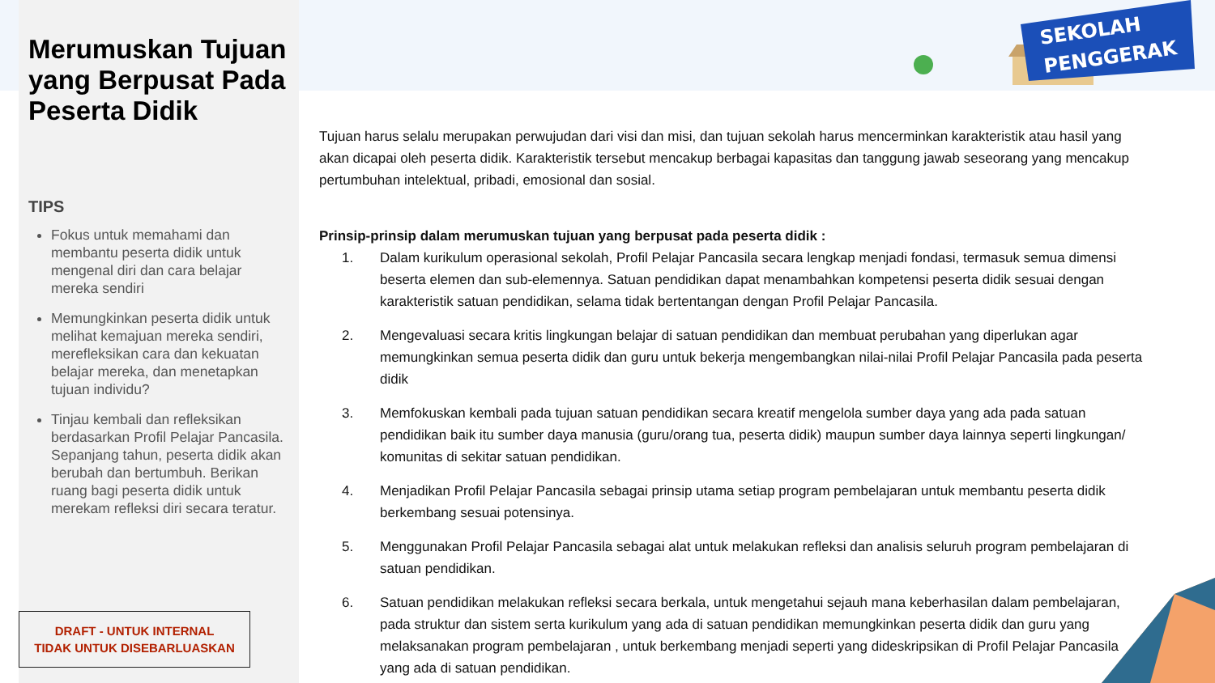Merumuskan Tujuan yang Berpusat Pada Peserta Didik
TIPS
Fokus untuk memahami dan membantu peserta didik untuk mengenal diri dan cara belajar mereka sendiri
Memungkinkan peserta didik untuk melihat kemajuan mereka sendiri, merefleksikan cara dan kekuatan belajar mereka, dan menetapkan tujuan individu?
Tinjau kembali dan refleksikan berdasarkan Profil Pelajar Pancasila. Sepanjang tahun, peserta didik akan berubah dan bertumbuh. Berikan ruang bagi peserta didik untuk merekam refleksi diri secara teratur.
DRAFT - UNTUK INTERNAL
TIDAK UNTUK DISEBARLUASKAN
SEKOLAH
PENGGERAK
Tujuan harus selalu merupakan perwujudan dari visi dan misi, dan tujuan sekolah harus mencerminkan karakteristik atau hasil yang akan dicapai oleh peserta didik. Karakteristik tersebut mencakup berbagai kapasitas dan tanggung jawab seseorang yang mencakup pertumbuhan intelektual, pribadi, emosional dan sosial.
Prinsip-prinsip dalam merumuskan tujuan yang berpusat pada peserta didik :
1. Dalam kurikulum operasional sekolah, Profil Pelajar Pancasila secara lengkap menjadi fondasi, termasuk semua dimensi beserta elemen dan sub-elemennya. Satuan pendidikan dapat menambahkan kompetensi peserta didik sesuai dengan karakteristik satuan pendidikan, selama tidak bertentangan dengan Profil Pelajar Pancasila.
2. Mengevaluasi secara kritis lingkungan belajar di satuan pendidikan dan membuat perubahan yang diperlukan agar memungkinkan semua peserta didik dan guru untuk bekerja mengembangkan nilai-nilai Profil Pelajar Pancasila pada peserta didik
3. Memfokuskan kembali pada tujuan satuan pendidikan secara kreatif mengelola sumber daya yang ada pada satuan pendidikan baik itu sumber daya manusia (guru/orang tua, peserta didik) maupun sumber daya lainnya seperti lingkungan/ komunitas di sekitar satuan pendidikan.
4. Menjadikan Profil Pelajar Pancasila sebagai prinsip utama setiap program pembelajaran untuk membantu peserta didik berkembang sesuai potensinya.
5. Menggunakan Profil Pelajar Pancasila sebagai alat untuk melakukan refleksi dan analisis seluruh program pembelajaran di satuan pendidikan.
6. Satuan pendidikan melakukan refleksi secara berkala, untuk mengetahui sejauh mana keberhasilan dalam pembelajaran, pada struktur dan sistem serta kurikulum yang ada di satuan pendidikan memungkinkan peserta didik dan guru yang melaksanakan program pembelajaran , untuk berkembang menjadi seperti yang dideskripsikan di Profil Pelajar Pancasila yang ada di satuan pendidikan.